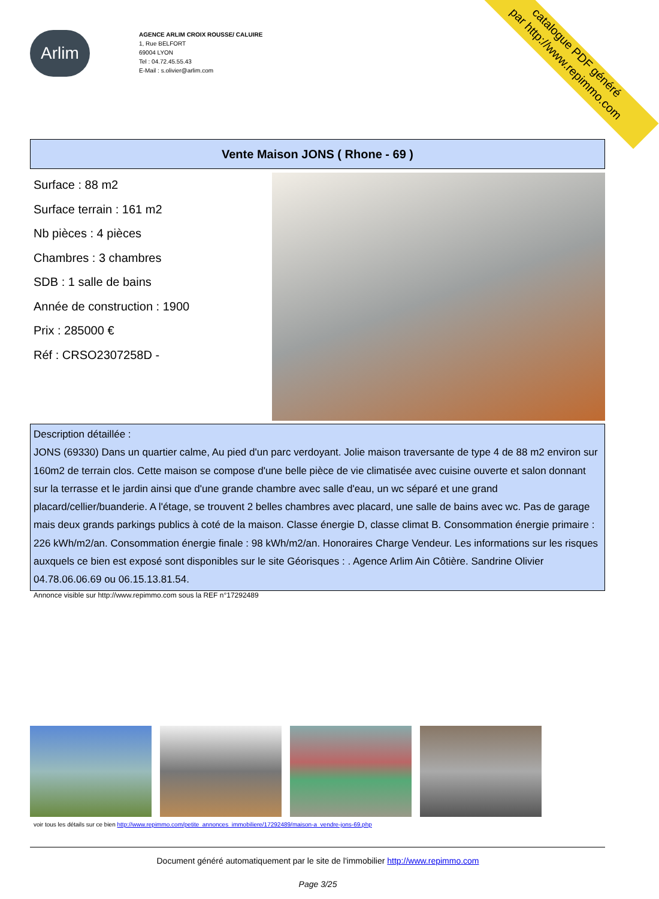catalogue PDF généré
par http://www.repimmo.com
Arlim
AGENCE ARLIM CROIX ROUSSE/ CALUIRE
1, Rue BELFORT
69004 LYON
Tel : 04.72.45.55.43
E-Mail : s.olivier@arlim.com
Vente Maison JONS ( Rhone - 69 )
Surface : 88 m2
Surface terrain : 161 m2
Nb pièces : 4 pièces
Chambres : 3 chambres
SDB : 1 salle de bains
Année de construction : 1900
Prix : 285000 €
Réf : CRSO2307258D -
Description détaillée :
JONS (69330) Dans un quartier calme, Au pied d'un parc verdoyant. Jolie maison traversante de type 4 de 88 m2 environ sur 160m2 de terrain clos. Cette maison se compose d'une belle pièce de vie climatisée avec cuisine ouverte et salon donnant sur la terrasse et le jardin ainsi que d'une grande chambre avec salle d'eau, un wc séparé et une grand placard/cellier/buanderie. A l'étage, se trouvent 2 belles chambres avec placard, une salle de bains avec wc. Pas de garage mais deux grands parkings publics à coté de la maison. Classe énergie D, classe climat B. Consommation énergie primaire : 226 kWh/m2/an. Consommation énergie finale : 98 kWh/m2/an. Honoraires Charge Vendeur. Les informations sur les risques auxquels ce bien est exposé sont disponibles sur le site Géorisques : . Agence Arlim Ain Côtière. Sandrine Olivier 04.78.06.06.69 ou 06.15.13.81.54.
Annonce visible sur http://www.repimmo.com sous la REF n°17292489
voir tous les détails sur ce bien http://www.repimmo.com/petite_annonces_immobiliere/17292489/maison-a_vendre-jons-69.php
Document généré automatiquement par le site de l'immobilier http://www.repimmo.com
Page 3/25